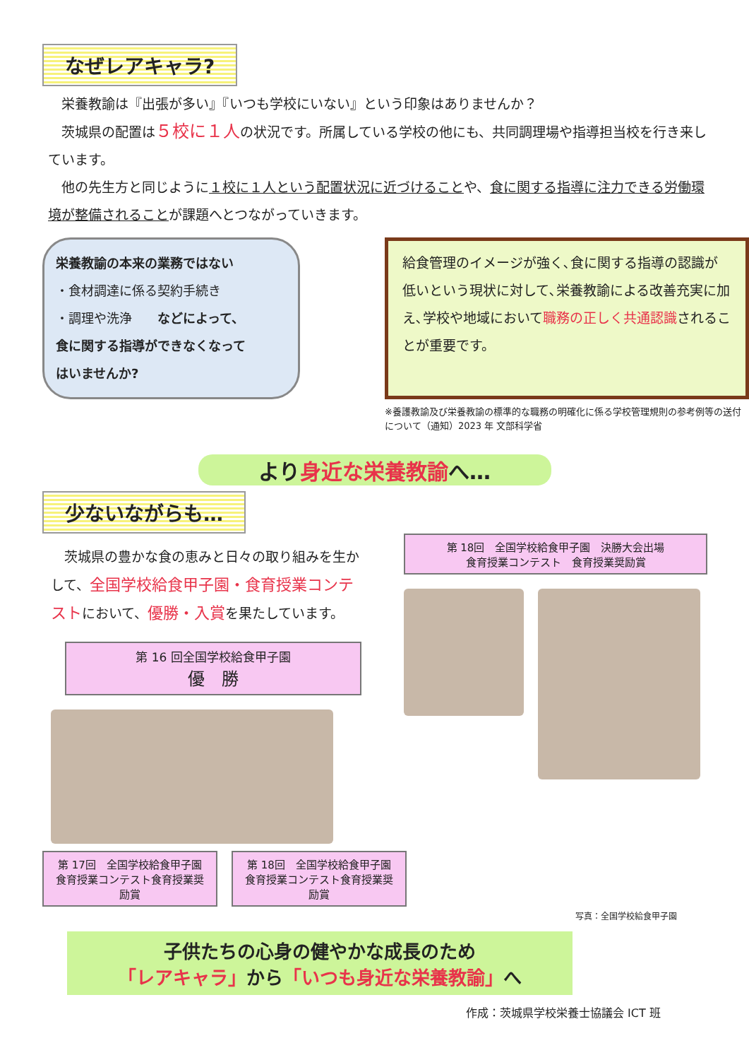なぜレアキャラ?
　栄養教諭は『出張が多い』『いつも学校にいない』という印象はありませんか？
　茨城県の配置は５校に１人の状況です。所属している学校の他にも、共同調理場や指導担当校を行き来しています。
　他の先生方と同じように１校に１人という配置状況に近づけることや、食に関する指導に注力できる労働環境が整備されることが課題へとつながっていきます。
栄養教諭の本来の業務ではない
・食材調達に係る契約手続き
・調理や洗浄　　などによって、
食に関する指導ができなくなって
はいませんか?
給食管理のイメージが強く､食に関する指導の認識が低いという現状に対して､栄養教諭による改善充実に加え､学校や地域において職務の正しく共通認識されることが重要です。
※養護教諭及び栄養教諭の標準的な職務の明確化に係る学校管理規則の参考例等の送付について（通知）2023 年 文部科学省
より身近な栄養教諭へ…
少ないながらも…
　茨城県の豊かな食の恵みと日々の取り組みを生かして、全国学校給食甲子園・食育授業コンテストにおいて、優勝・入賞を果たしています。
第 16 回全国学校給食甲子園
優　勝
第 18回　全国学校給食甲子園　決勝大会出場
食育授業コンテスト　食育授業奨励賞
第 17回　全国学校給食甲子園
食育授業コンテスト食育授業奨励賞
第 18回　全国学校給食甲子園
食育授業コンテスト食育授業奨励賞
写真：全国学校給食甲子園
子供たちの心身の健やかな成長のため
「レアキャラ」から「いつも身近な栄養教諭」へ
作成：茨城県学校栄養士協議会 ICT 班